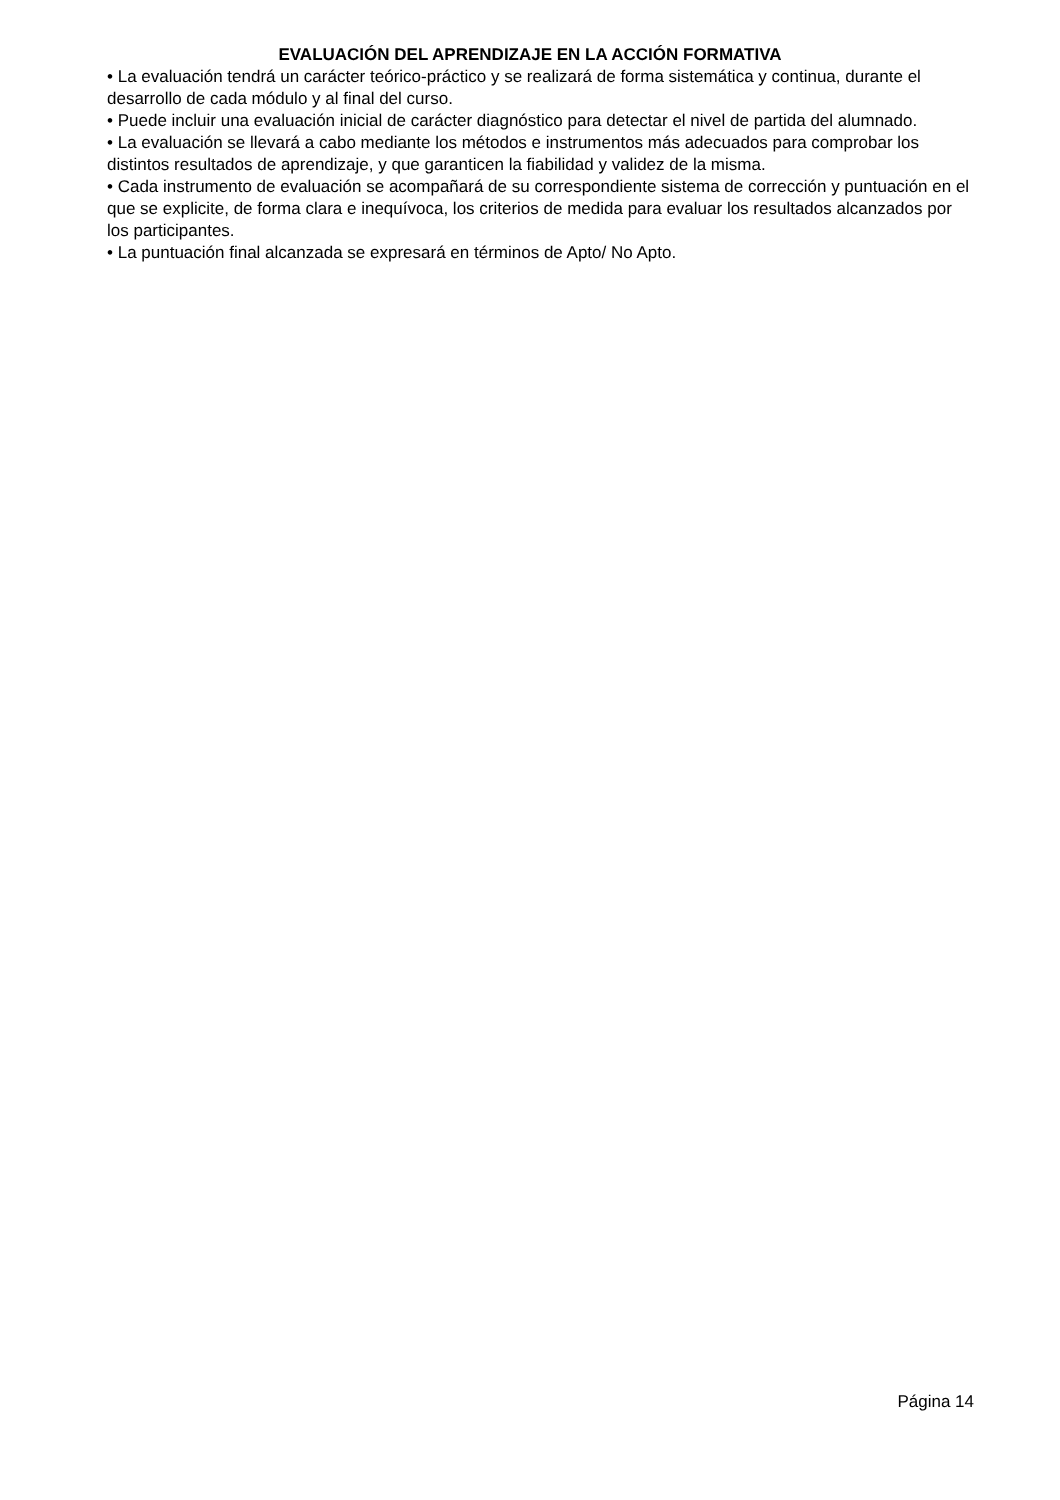EVALUACIÓN DEL APRENDIZAJE EN LA ACCIÓN FORMATIVA
• La evaluación tendrá un carácter teórico-práctico y se realizará de forma sistemática y continua, durante el desarrollo de cada módulo y al final del curso.
• Puede incluir una evaluación inicial de carácter diagnóstico para detectar el nivel de partida del alumnado.
• La evaluación se llevará a cabo mediante los métodos e instrumentos más adecuados para comprobar los distintos resultados de aprendizaje, y que garanticen la fiabilidad y validez de la misma.
• Cada instrumento de evaluación se acompañará de su correspondiente sistema de corrección y puntuación en el que se explicite, de forma clara e inequívoca, los criterios de medida para evaluar los resultados alcanzados por los participantes.
• La puntuación final alcanzada se expresará en términos de Apto/ No Apto.
Página 14